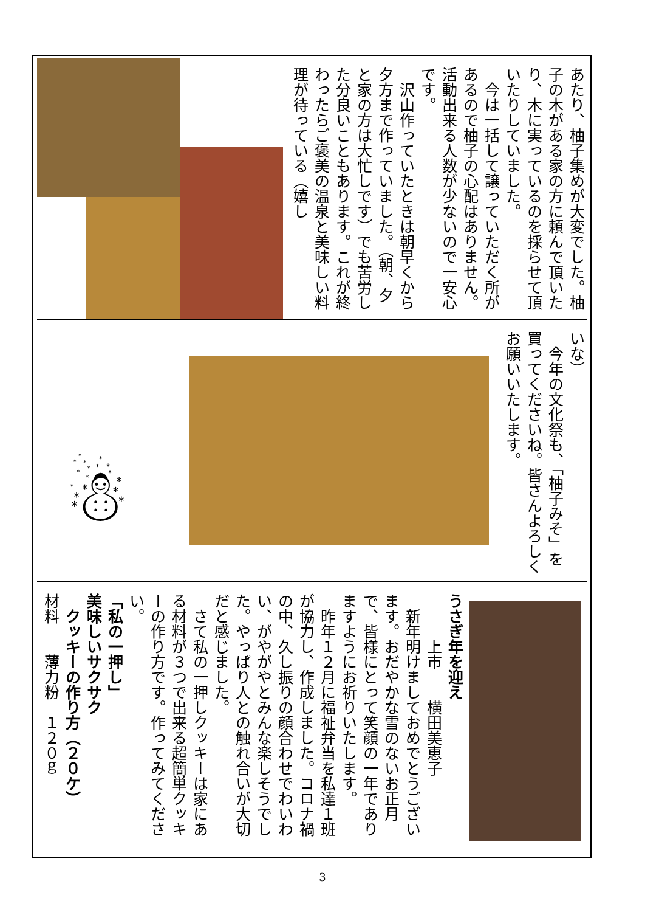あたり、柚子集めが大変でした。柚子の木がある家の方に頼んで頂いたり、木に実っているのを採らせて頂いたりしていました。
　今は一括して譲っていただく所があるので柚子の心配はありません。活動出来る人数が少ないので一安心です。
　沢山作っていたときは朝早くから夕方まで作っていました。（朝、夕と家の方は大忙しです）でも苦労した分良いこともあります。これが終わったらご褒美の温泉と美味しい料理が待っている（嬉し
☃
いな）
　今年の文化祭も、「柚子みそ」を買ってくださいね。皆さんよろしくお願いいたします。
うさぎ年を迎え
　　　上市　　横田美恵子
　新年明けましておめでとうございます。おだやかな雪のないお正月で、皆様にとって笑顔の一年でありますようにお祈りいたします。
　昨年１２月に福祉弁当を私達１班が協力し、作成しました。コロナ禍の中、久し振りの顔合わせでわいわい、がやがやとみんな楽しそうでした。やっぱり人との触れ合いが大切だと感じました。
　さて私の一押しクッキーは家にある材料が３つで出来る超簡単クッキーの作り方です。作ってみてください。
「私の一押し」
美味しいサクサク
　クッキーの作り方（２０ケ）
材料　　薄力粉　１２０ｇ
3